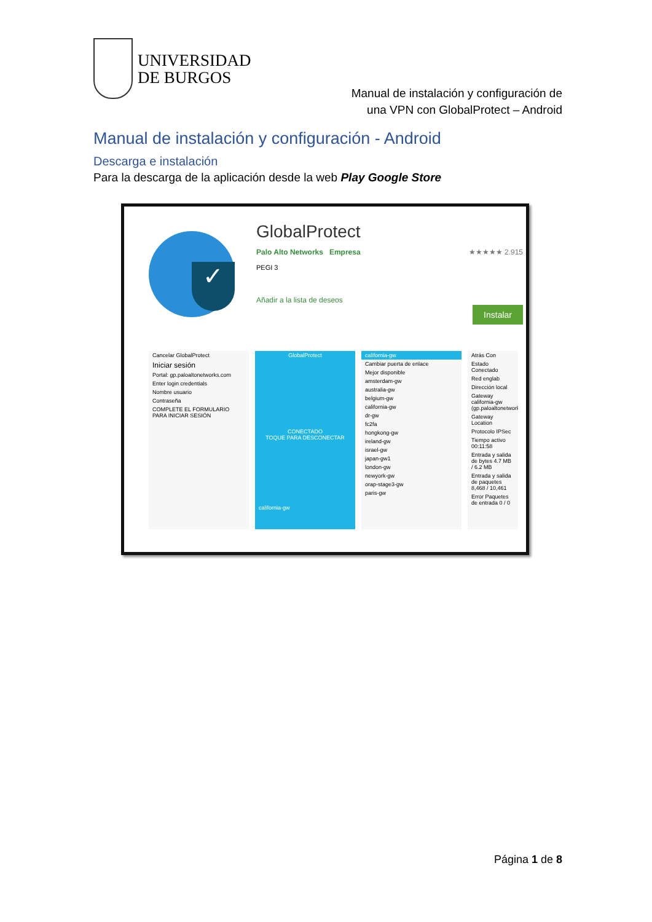UNIVERSIDAD
DE BURGOS
Manual de instalación y configuración de
una VPN con GlobalProtect – Android
Manual de instalación y configuración - Android
Descarga e instalación
Para la descarga de la aplicación desde la web Play Google Store
✓
GlobalProtect
Palo Alto Networks Empresa ★★★★★ 2.915
PEGI 3
Añadir a la lista de deseos
Instalar
Cancelar GlobalProtect
Iniciar sesión
Portal: gp.paloaltonetworks.com
Enter login credentials
Nombre usuario
Contraseña
COMPLETE EL FORMULARIO PARA INICIAR SESIÓN
GlobalProtect
CONECTADO
TOQUE PARA DESCONECTAR
california-gw
california-gw
Cambiar puerta de enlace
Mejor disponible
amsterdam-gw
australia-gw
belgium-gw
california-gw
dr-gw
fc2fa
hongkong-gw
ireland-gw
israel-gw
japan-gw1
london-gw
newyork-gw
orap-stage3-gw
paris-gw
Atrás Con
Estado Conectado
Red englab
Dirección local
Gateway california-gw (gp.paloaltonetworks
Gateway Location
Protocolo IPSec
Tiempo activo 00:11:58
Entrada y salida de bytes 4.7 MB / 6.2 MB
Entrada y salida de paquetes 8,468 / 10,461
Error Paquetes de entrada 0 / 0
Página 1 de 8